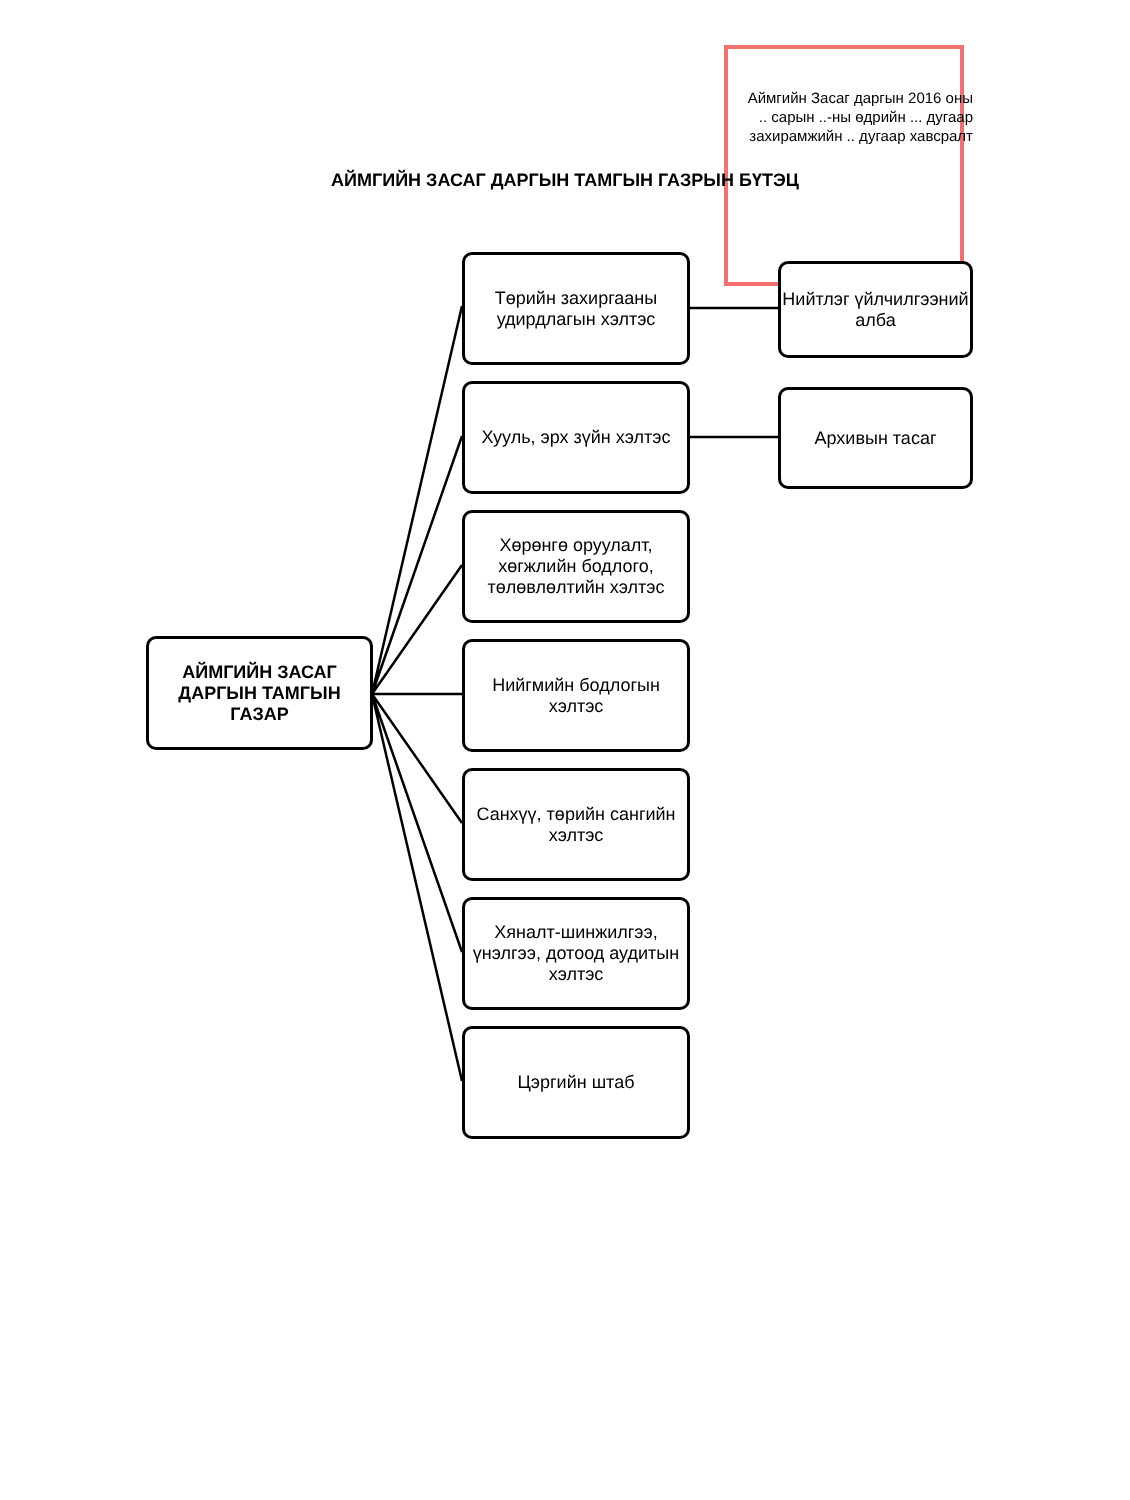Аймгийн Засаг даргын 2016 оны
.. сарын ..-ны өдрийн ... дугаар
захирамжийн .. дугаар хавсралт
АЙМГИЙН ЗАСАГ ДАРГЫН ТАМГЫН ГАЗРЫН БҮТЭЦ
АЙМГИЙН ЗАСАГ ДАРГЫН ТАМГЫН ГАЗАР
Төрийн захиргааны удирдлагын хэлтэс
Нийтлэг үйлчилгээний алба
Хууль, эрх зүйн хэлтэс
Архивын тасаг
Хөрөнгө оруулалт, хөгжлийн бодлого, төлөвлөлтийн хэлтэс
Нийгмийн бодлогын хэлтэс
Санхүү, төрийн сангийн хэлтэс
Хяналт-шинжилгээ, үнэлгээ, дотоод аудитын хэлтэс
Цэргийн штаб